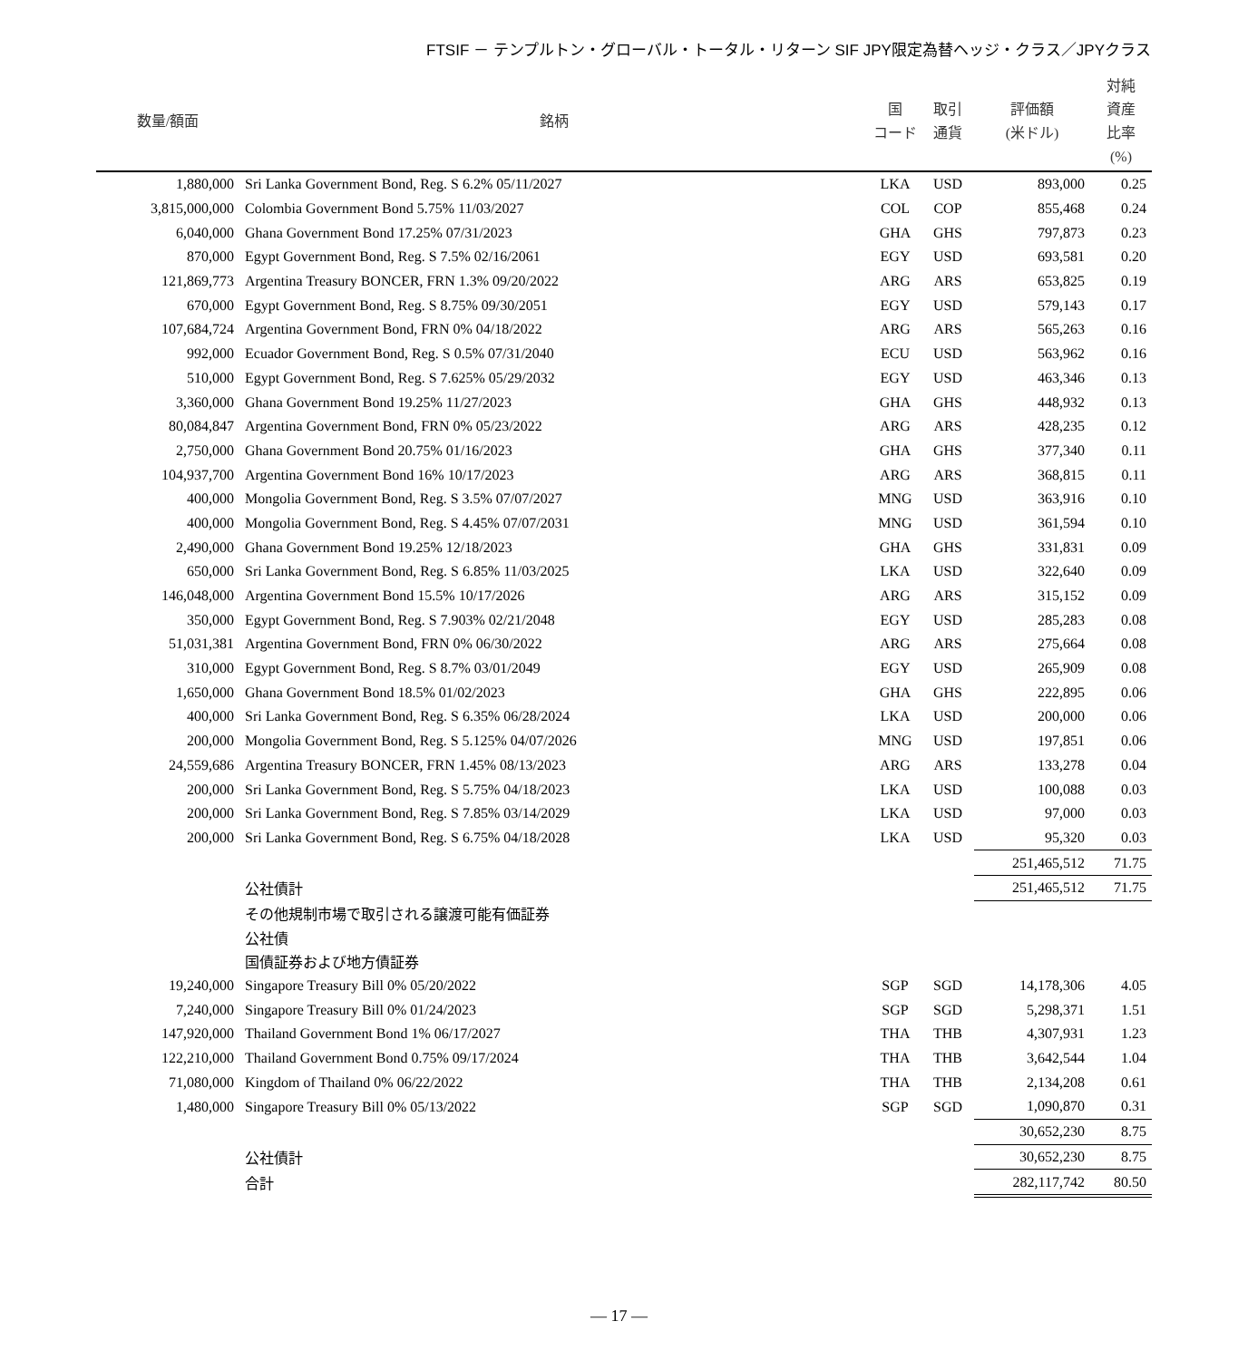FTSIF － テンプルトン・グローバル・トータル・リターン SIF JPY限定為替ヘッジ・クラス／JPYクラス
| 数量/額面 | 銘柄 | 国 コード | 取引 通貨 | 評価額 (米ドル) | 対純 資産 比率 (%) |
| --- | --- | --- | --- | --- | --- |
| 1,880,000 | Sri Lanka Government Bond, Reg. S 6.2% 05/11/2027 | LKA | USD | 893,000 | 0.25 |
| 3,815,000,000 | Colombia Government Bond 5.75% 11/03/2027 | COL | COP | 855,468 | 0.24 |
| 6,040,000 | Ghana Government Bond 17.25% 07/31/2023 | GHA | GHS | 797,873 | 0.23 |
| 870,000 | Egypt Government Bond, Reg. S 7.5% 02/16/2061 | EGY | USD | 693,581 | 0.20 |
| 121,869,773 | Argentina Treasury BONCER, FRN 1.3% 09/20/2022 | ARG | ARS | 653,825 | 0.19 |
| 670,000 | Egypt Government Bond, Reg. S 8.75% 09/30/2051 | EGY | USD | 579,143 | 0.17 |
| 107,684,724 | Argentina Government Bond, FRN 0% 04/18/2022 | ARG | ARS | 565,263 | 0.16 |
| 992,000 | Ecuador Government Bond, Reg. S 0.5% 07/31/2040 | ECU | USD | 563,962 | 0.16 |
| 510,000 | Egypt Government Bond, Reg. S 7.625% 05/29/2032 | EGY | USD | 463,346 | 0.13 |
| 3,360,000 | Ghana Government Bond 19.25% 11/27/2023 | GHA | GHS | 448,932 | 0.13 |
| 80,084,847 | Argentina Government Bond, FRN 0% 05/23/2022 | ARG | ARS | 428,235 | 0.12 |
| 2,750,000 | Ghana Government Bond 20.75% 01/16/2023 | GHA | GHS | 377,340 | 0.11 |
| 104,937,700 | Argentina Government Bond 16% 10/17/2023 | ARG | ARS | 368,815 | 0.11 |
| 400,000 | Mongolia Government Bond, Reg. S 3.5% 07/07/2027 | MNG | USD | 363,916 | 0.10 |
| 400,000 | Mongolia Government Bond, Reg. S 4.45% 07/07/2031 | MNG | USD | 361,594 | 0.10 |
| 2,490,000 | Ghana Government Bond 19.25% 12/18/2023 | GHA | GHS | 331,831 | 0.09 |
| 650,000 | Sri Lanka Government Bond, Reg. S 6.85% 11/03/2025 | LKA | USD | 322,640 | 0.09 |
| 146,048,000 | Argentina Government Bond 15.5% 10/17/2026 | ARG | ARS | 315,152 | 0.09 |
| 350,000 | Egypt Government Bond, Reg. S 7.903% 02/21/2048 | EGY | USD | 285,283 | 0.08 |
| 51,031,381 | Argentina Government Bond, FRN 0% 06/30/2022 | ARG | ARS | 275,664 | 0.08 |
| 310,000 | Egypt Government Bond, Reg. S 8.7% 03/01/2049 | EGY | USD | 265,909 | 0.08 |
| 1,650,000 | Ghana Government Bond 18.5% 01/02/2023 | GHA | GHS | 222,895 | 0.06 |
| 400,000 | Sri Lanka Government Bond, Reg. S 6.35% 06/28/2024 | LKA | USD | 200,000 | 0.06 |
| 200,000 | Mongolia Government Bond, Reg. S 5.125% 04/07/2026 | MNG | USD | 197,851 | 0.06 |
| 24,559,686 | Argentina Treasury BONCER, FRN 1.45% 08/13/2023 | ARG | ARS | 133,278 | 0.04 |
| 200,000 | Sri Lanka Government Bond, Reg. S 5.75% 04/18/2023 | LKA | USD | 100,088 | 0.03 |
| 200,000 | Sri Lanka Government Bond, Reg. S 7.85% 03/14/2029 | LKA | USD | 97,000 | 0.03 |
| 200,000 | Sri Lanka Government Bond, Reg. S 6.75% 04/18/2028 | LKA | USD | 95,320 | 0.03 |
| | | | | 251,465,512 | 71.75 |
| | 公社債計 | | | 251,465,512 | 71.75 |
| | その他規制市場で取引される譲渡可能有価証券 | | | | |
| | 公社債 | | | | |
| | 国債証券および地方債証券 | | | | |
| 19,240,000 | Singapore Treasury Bill 0% 05/20/2022 | SGP | SGD | 14,178,306 | 4.05 |
| 7,240,000 | Singapore Treasury Bill 0% 01/24/2023 | SGP | SGD | 5,298,371 | 1.51 |
| 147,920,000 | Thailand Government Bond 1% 06/17/2027 | THA | THB | 4,307,931 | 1.23 |
| 122,210,000 | Thailand Government Bond 0.75% 09/17/2024 | THA | THB | 3,642,544 | 1.04 |
| 71,080,000 | Kingdom of Thailand 0% 06/22/2022 | THA | THB | 2,134,208 | 0.61 |
| 1,480,000 | Singapore Treasury Bill 0% 05/13/2022 | SGP | SGD | 1,090,870 | 0.31 |
| | | | | 30,652,230 | 8.75 |
| | 公社債計 | | | 30,652,230 | 8.75 |
| | 合計 | | | 282,117,742 | 80.50 |
― 17 ―